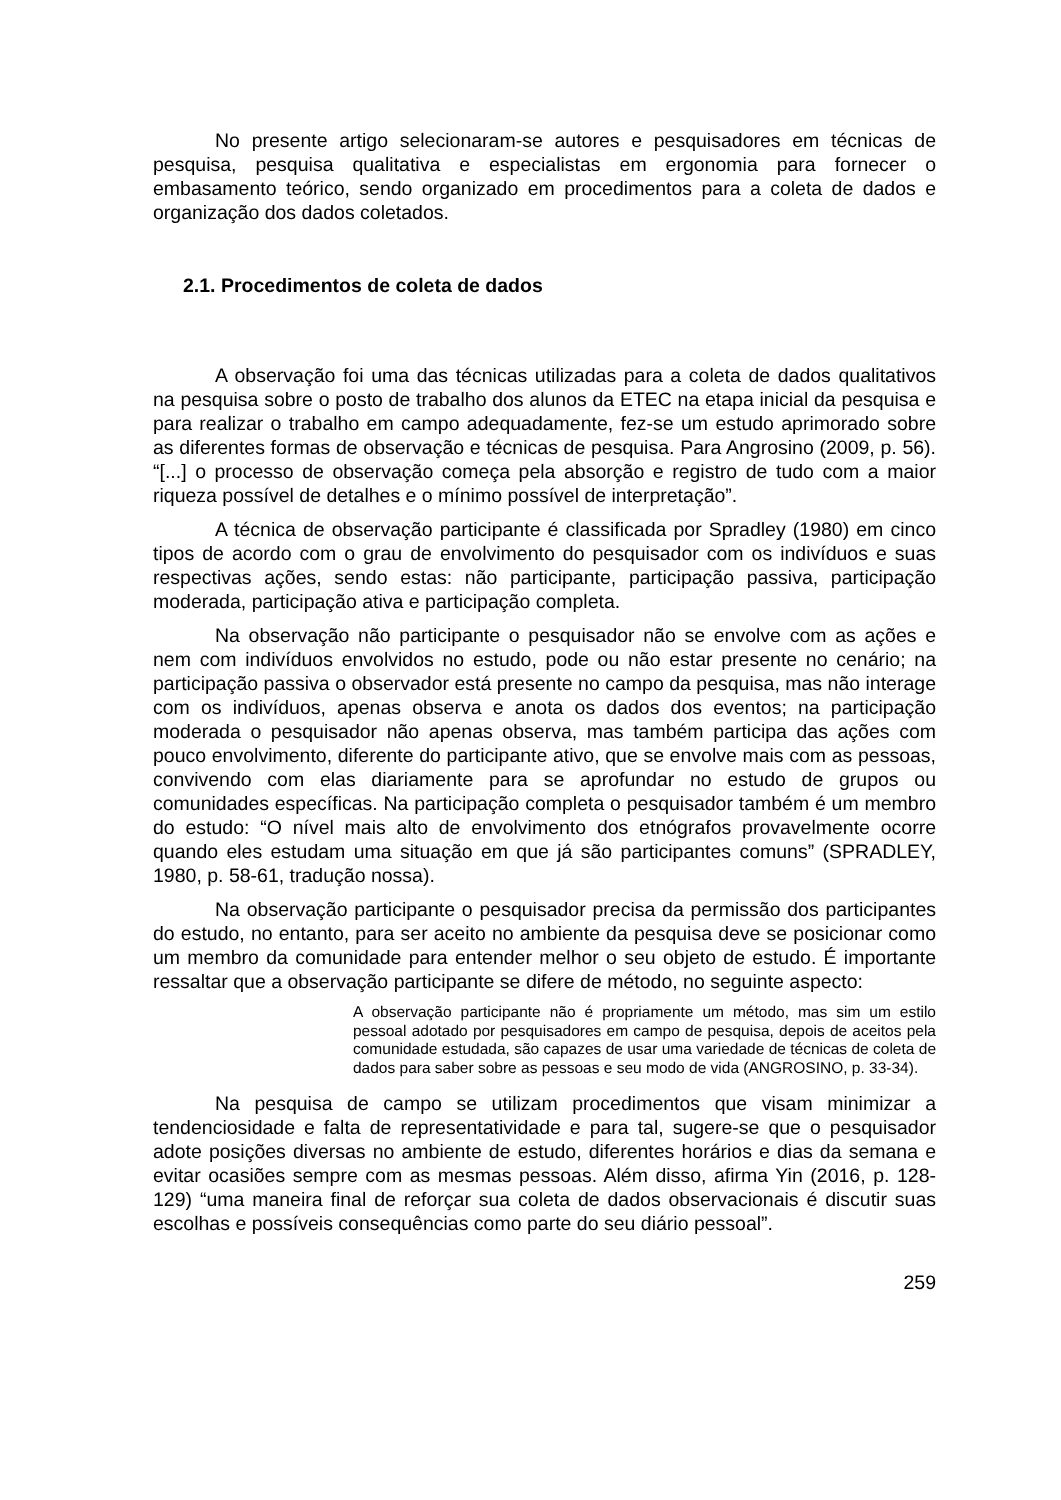No presente artigo selecionaram-se autores e pesquisadores em técnicas de pesquisa, pesquisa qualitativa e especialistas em ergonomia para fornecer o embasamento teórico, sendo organizado em procedimentos para a coleta de dados e organização dos dados coletados.
2.1. Procedimentos de coleta de dados
A observação foi uma das técnicas utilizadas para a coleta de dados qualitativos na pesquisa sobre o posto de trabalho dos alunos da ETEC na etapa inicial da pesquisa e para realizar o trabalho em campo adequadamente, fez-se um estudo aprimorado sobre as diferentes formas de observação e técnicas de pesquisa. Para Angrosino (2009, p. 56). “[...] o processo de observação começa pela absorção e registro de tudo com a maior riqueza possível de detalhes e o mínimo possível de interpretação”.
A técnica de observação participante é classificada por Spradley (1980) em cinco tipos de acordo com o grau de envolvimento do pesquisador com os indivíduos e suas respectivas ações, sendo estas: não participante, participação passiva, participação moderada, participação ativa e participação completa.
Na observação não participante o pesquisador não se envolve com as ações e nem com indivíduos envolvidos no estudo, pode ou não estar presente no cenário; na participação passiva o observador está presente no campo da pesquisa, mas não interage com os indivíduos, apenas observa e anota os dados dos eventos; na participação moderada o pesquisador não apenas observa, mas também participa das ações com pouco envolvimento, diferente do participante ativo, que se envolve mais com as pessoas, convivendo com elas diariamente para se aprofundar no estudo de grupos ou comunidades específicas. Na participação completa o pesquisador também é um membro do estudo: “O nível mais alto de envolvimento dos etnógrafos provavelmente ocorre quando eles estudam uma situação em que já são participantes comuns” (SPRADLEY, 1980, p. 58-61, tradução nossa).
Na observação participante o pesquisador precisa da permissão dos participantes do estudo, no entanto, para ser aceito no ambiente da pesquisa deve se posicionar como um membro da comunidade para entender melhor o seu objeto de estudo. É importante ressaltar que a observação participante se difere de método, no seguinte aspecto:
A observação participante não é propriamente um método, mas sim um estilo pessoal adotado por pesquisadores em campo de pesquisa, depois de aceitos pela comunidade estudada, são capazes de usar uma variedade de técnicas de coleta de dados para saber sobre as pessoas e seu modo de vida (ANGROSINO, p. 33-34).
Na pesquisa de campo se utilizam procedimentos que visam minimizar a tendenciosidade e falta de representatividade e para tal, sugere-se que o pesquisador adote posições diversas no ambiente de estudo, diferentes horários e dias da semana e evitar ocasiões sempre com as mesmas pessoas. Além disso, afirma Yin (2016, p. 128-129) “uma maneira final de reforçar sua coleta de dados observacionais é discutir suas escolhas e possíveis consequências como parte do seu diário pessoal”.
259